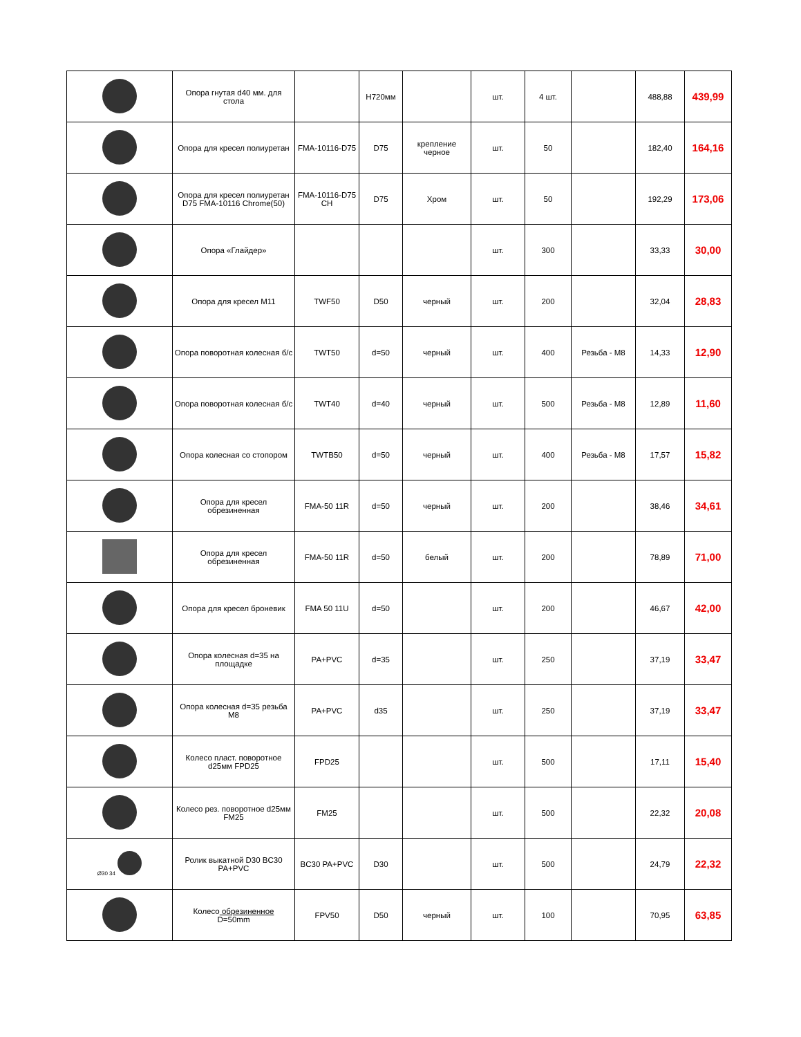| | Опора гнутая d40 мм. для стола | | H720мм | | шт. | 4 шт. | | 488,88 | 439,99 |
| | Опора для кресел полиуретан | FMA-10116-D75 | D75 | крепление черное | шт. | 50 | | 182,40 | 164,16 |
| | Опора для кресел полиуретан D75 FMA-10116 Chrome(50) | FMA-10116-D75 CH | D75 | Хром | шт. | 50 | | 192,29 | 173,06 |
| | Опора «Глайдер» | | | | шт. | 300 | | 33,33 | 30,00 |
| | Опора для кресел M11 | TWF50 | D50 | черный | шт. | 200 | | 32,04 | 28,83 |
| | Опора поворотная колесная б/с | TWT50 | d=50 | черный | шт. | 400 | Резьба - M8 | 14,33 | 12,90 |
| | Опора поворотная колесная б/с | TWT40 | d=40 | черный | шт. | 500 | Резьба - M8 | 12,89 | 11,60 |
| | Опора колесная со стопором | TWTB50 | d=50 | черный | шт. | 400 | Резьба - M8 | 17,57 | 15,82 |
| | Опора для кресел обрезиненная | FMA-50 11R | d=50 | черный | шт. | 200 | | 38,46 | 34,61 |
| | Опора для кресел обрезиненная | FMA-50 11R | d=50 | белый | шт. | 200 | | 78,89 | 71,00 |
| | Опора для кресел броневик | FMA 50 11U | d=50 | | шт. | 200 | | 46,67 | 42,00 |
| | Опора колесная d=35 на площадке | PA+PVC | d=35 | | шт. | 250 | | 37,19 | 33,47 |
| | Опора колесная d=35 резьба M8 | PA+PVC | d35 | | шт. | 250 | | 37,19 | 33,47 |
| | Колесо пласт. поворотное d25мм FPD25 | FPD25 | | | шт. | 500 | | 17,11 | 15,40 |
| | Колесо рез. поворотное d25мм FM25 | FM25 | | | шт. | 500 | | 22,32 | 20,08 |
| Ø30 34 | Ролик выкатной D30 BC30 PA+PVC | BC30 PA+PVC | D30 | | шт. | 500 | | 24,79 | 22,32 |
| | Колесо обрезиненное D=50mm | FPV50 | D50 | черный | шт. | 100 | | 70,95 | 63,85 |